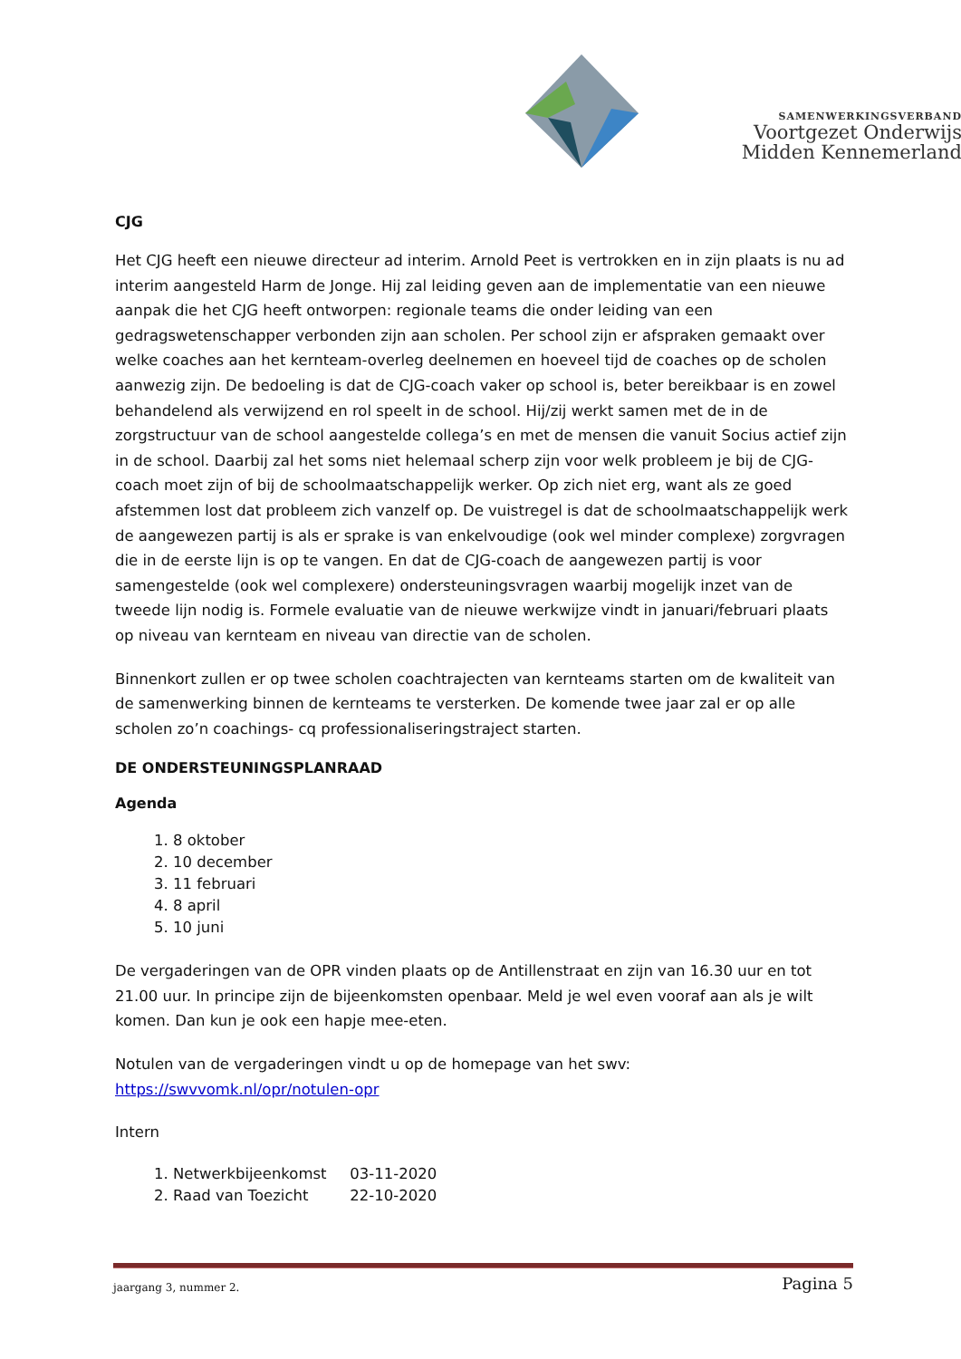SAMENWERKINGSVERBAND
Voortgezet Onderwijs
Midden Kennemerland
CJG
Het CJG heeft een nieuwe directeur ad interim. Arnold Peet is vertrokken en in zijn plaats is nu ad interim aangesteld Harm de Jonge. Hij zal leiding geven aan de implementatie van een nieuwe aanpak die het CJG heeft ontworpen: regionale teams die onder leiding van een gedragswetenschapper verbonden zijn aan scholen. Per school zijn er afspraken gemaakt over welke coaches aan het kernteam-overleg deelnemen en hoeveel tijd de coaches op de scholen aanwezig zijn. De bedoeling is dat de CJG-coach vaker op school is, beter bereikbaar is en zowel behandelend als verwijzend en rol speelt in de school. Hij/zij werkt samen met de in de zorgstructuur van de school aangestelde collega’s en met de mensen die vanuit Socius actief zijn in de school. Daarbij zal het soms niet helemaal scherp zijn voor welk probleem je bij de CJG-coach moet zijn of bij de schoolmaatschappelijk werker. Op zich niet erg, want als ze goed afstemmen lost dat probleem zich vanzelf op. De vuistregel is dat de schoolmaatschappelijk werk de aangewezen partij is als er sprake is van enkelvoudige (ook wel minder complexe) zorgvragen die in de eerste lijn is op te vangen. En dat de CJG-coach de aangewezen partij is voor samengestelde (ook wel complexere) ondersteuningsvragen waarbij mogelijk inzet van de tweede lijn nodig is. Formele evaluatie van de nieuwe werkwijze vindt in januari/februari plaats op niveau van kernteam en niveau van directie van de scholen.
Binnenkort zullen er op twee scholen coachtrajecten van kernteams starten om de kwaliteit van de samenwerking binnen de kernteams te versterken. De komende twee jaar zal er op alle scholen zo’n coachings- cq professionaliseringstraject starten.
DE ONDERSTEUNINGSPLANRAAD
Agenda
1. 8 oktober
2. 10 december
3. 11 februari
4. 8 april
5. 10 juni
De vergaderingen van de OPR vinden plaats op de Antillenstraat en zijn van 16.30 uur en tot 21.00 uur. In principe zijn de bijeenkomsten openbaar. Meld je wel even vooraf aan als je wilt komen. Dan kun je ook een hapje mee-eten.
Notulen van de vergaderingen vindt u op de homepage van het swv:
https://swvvomk.nl/opr/notulen-opr
Intern
1. Netwerkbijeenkomst 03-11-2020
2. Raad van Toezicht 22-10-2020
jaargang 3, nummer 2. Pagina 5